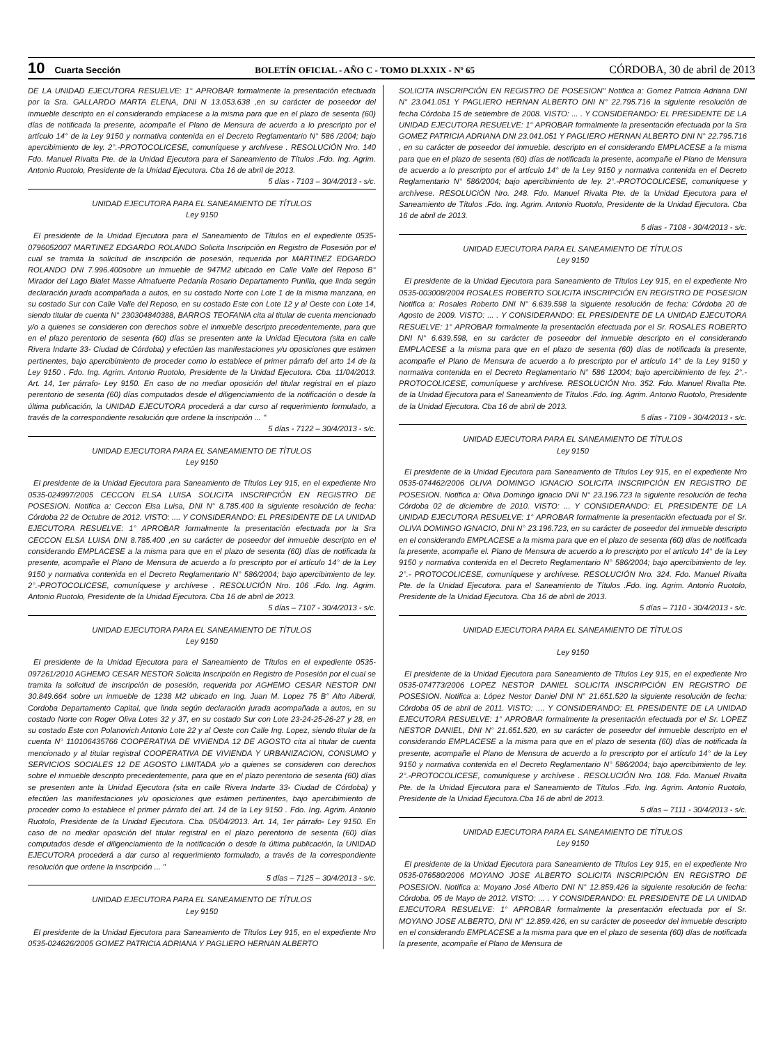10 Cuarta Sección BOLETÍN OFICIAL - AÑO C - TOMO DLXXIX - Nº 65 CÓRDOBA, 30 de abril de 2013
DE LA UNIDAD EJECUTORA RESUELVE: 1° APROBAR formalmente la presentación efectuada por la Sra. GALLARDO MARTA ELENA, DNI N 13.053.638 ,en su carácter de poseedor del inmueble descripto en el considerando emplacese a la misma para que en el plazo de sesenta (60) días de notificada la presente, acompañe el Plano de Mensura de acuerdo a lo prescripto por el artículo 14° de la Ley 9150 y normativa contenida en el Decreto Reglamentario N° 586 /2004; bajo apercibimiento de ley. 2°.-PROTOCOLICESE, comuníquese y archívese . RESOLUCiÓN Nro. 140 Fdo. Manuel Rivalta Pte. de la Unidad Ejecutora para el Saneamiento de Títulos .Fdo. Ing. Agrim. Antonio Ruotolo, Presidente de la Unidad Ejecutora. Cba 16 de abril de 2013.
5 días - 7103 – 30/4/2013 - s/c.
UNIDAD EJECUTORA PARA EL SANEAMIENTO DE TÍTULOS
Ley 9150
El presidente de la Unidad Ejecutora para el Saneamiento de Títulos en el expediente 0535-0796052007 MARTINEZ EDGARDO ROLANDO Solicita Inscripción en Registro de Posesión por el cual se tramita la solicitud de inscripción de posesión, requerida por MARTINEZ EDGARDO ROLANDO DNI 7.996.400sobre un inmueble de 947M2 ubicado en Calle Valle del Reposo B° Mirador del Lago Bialet Masse Almafuerte Pedanía Rosario Departamento Punilla, que linda según declaración jurada acompañada a autos, en su costado Norte con Lote 1 de la misma manzana, en su costado Sur con Calle Valle del Reposo, en su costado Este con Lote 12 y al Oeste con Lote 14, siendo titular de cuenta N° 230304840388, BARROS TEOFANIA cita al titular de cuenta mencionado y/o a quienes se consideren con derechos sobre el inmueble descripto precedentemente, para que en el plazo perentorio de sesenta (60) días se presenten ante la Unidad Ejecutora (sita en calle Rivera Indarte 33- Ciudad de Córdoba) y efectúen las manifestaciones y/u oposiciones que estimen pertinentes, bajo apercibimiento de proceder como lo establece el primer párrafo del arto 14 de la Ley 9150 . Fdo. Ing. Agrim. Antonio Ruotolo, Presidente de la Unidad Ejecutora. Cba. 11/04/2013. Art. 14, 1er párrafo- Ley 9150. En caso de no mediar oposición del titular registral en el plazo perentorio de sesenta (60) días computados desde el diligenciamiento de la notificación o desde la última publicación, la UNIDAD EJECUTORA procederá a dar curso al requerimiento formulado, a través de la correspondiente resolución que ordene la inscripción ... "
5 días - 7122 – 30/4/2013 - s/c.
UNIDAD EJECUTORA PARA EL SANEAMIENTO DE TÍTULOS
Ley 9150
El presidente de la Unidad Ejecutora para Saneamiento de Títulos Ley 915, en el expediente Nro 0535-024997/2005 CECCON ELSA LUISA SOLICITA INSCRIPCIÓN EN REGISTRO DE POSESION. Notifica a: Ceccon Elsa Luisa, DNI N° 8.785.400 la siguiente resolución de fecha: Córdoba 22 de Octubre de 2012. VISTO: .... Y CONSIDERANDO: EL PRESIDENTE DE LA UNIDAD EJECUTORA RESUELVE: 1° APROBAR formalmente la presentación efectuada por la Sra CECCON ELSA LUISA DNI 8.785.400 ,en su carácter de poseedor del inmueble descripto en el considerando EMPLACESE a la misma para que en el plazo de sesenta (60) días de notificada la presente, acompañe el Plano de Mensura de acuerdo a lo prescripto por el artículo 14° de la Ley 9150 y normativa contenida en el Decreto Reglamentario N° 586/2004; bajo apercibimiento de ley. 2°.-PROTOCOLICESE, comuníquese y archívese . RESOLUCIÓN Nro. 106 .Fdo. Ing. Agrim. Antonio Ruotolo, Presidente de la Unidad Ejecutora. Cba 16 de abril de 2013.
5 días – 7107 - 30/4/2013 - s/c.
UNIDAD EJECUTORA PARA EL SANEAMIENTO DE TÍTULOS
Ley 9150
El presidente de la Unidad Ejecutora para el Saneamiento de Títulos en el expediente 0535-097261/2010 AGHEMO CESAR NESTOR Solicita Inscripción en Registro de Posesión por el cual se tramita la solicitud de inscripción de posesión, requerida por AGHEMO CESAR NESTOR DNI 30.849.664 sobre un inmueble de 1238 M2 ubicado en Ing. Juan M. Lopez 75 B° Alto Alberdi, Cordoba Departamento Capital, que linda según declaración jurada acompañada a autos, en su costado Norte con Roger Oliva Lotes 32 y 37, en su costado Sur con Lote 23-24-25-26-27 y 28, en su costado Este con Polanovich Antonio Lote 22 y al Oeste con Calle Ing. Lopez, siendo titular de la cuenta N° 110106435766 COOPERATIVA DE VIVIENDA 12 DE AGOSTO cita al titular de cuenta mencionado y al titular registral COOPERATIVA DE VIVIENDA Y URBANIZACION, CONSUMO y SERVICIOS SOCIALES 12 DE AGOSTO LIMITADA y/o a quienes se consideren con derechos sobre el inmueble descripto precedentemente, para que en el plazo perentorio de sesenta (60) días se presenten ante la Unidad Ejecutora (sita en calle Rivera Indarte 33- Ciudad de Córdoba) y efectúen las manifestaciones y/u oposiciones que estimen pertinentes, bajo apercibimiento de proceder como lo establece el primer párrafo del art. 14 de la Ley 9150 . Fdo. Ing. Agrim. Antonio Ruotolo, Presidente de la Unidad Ejecutora. Cba. 05/04/2013. Art. 14, 1er párrafo- Ley 9150. En caso de no mediar oposición del titular registral en el plazo perentorio de sesenta (60) días computados desde el diligenciamiento de la notificación o desde la última publicación, la UNIDAD EJECUTORA procederá a dar curso al requerimiento formulado, a través de la correspondiente resolución que ordene la inscripción ... "
5 días – 7125 – 30/4/2013 - s/c.
UNIDAD EJECUTORA PARA EL SANEAMIENTO DE TÍTULOS
Ley 9150
El presidente de la Unidad Ejecutora para Saneamiento de Títulos Ley 915, en el expediente Nro 0535-024626/2005 GOMEZ PATRICIA ADRIANA Y PAGLIERO HERNAN ALBERTO
SOLICITA INSCRIPCIÓN EN REGISTRO DE POSESION" Notifica a: Gomez Patricia Adriana DNI N° 23.041.051 Y PAGLIERO HERNAN ALBERTO DNI N° 22.795.716 la siguiente resolución de fecha Córdoba 15 de setiembre de 2008. VISTO: ... . Y CONSIDERANDO: EL PRESIDENTE DE LA UNIDAD EJECUTORA RESUELVE: 1° APROBAR formalmente la presentación efectuada por la Sra GOMEZ PATRICIA ADRIANA DNI 23.041.051 Y PAGLIERO HERNAN ALBERTO DNI N° 22.795.716 , en su carácter de poseedor del inmueble. descripto en el considerando EMPLACESE a la misma para que en el plazo de sesenta (60) días de notificada la presente, acompañe el Plano de Mensura de acuerdo a lo prescripto por el artículo 14° de la Ley 9150 y normativa contenida en el Decreto Reglamentario N° 586/2004; bajo apercibimiento de ley. 2°.-PROTOCOLICESE, comuníquese y archívese. RESOLUCiÓN Nro. 248. Fdo. Manuel Rivalta Pte. de la Unidad Ejecutora para el Saneamiento de Títulos .Fdo. Ing. Agrim. Antonio Ruotolo, Presidente de la Unidad Ejecutora. Cba 16 de abril de 2013.
5 días - 7108 - 30/4/2013 - s/c.
UNIDAD EJECUTORA PARA EL SANEAMIENTO DE TÍTULOS
Ley 9150
El presidente de la Unidad Ejecutora para Saneamiento de Títulos Ley 915, en el expediente Nro 0535-003008/2004 ROSALES ROBERTO SOLICITA INSCRIPCIÓN EN REGISTRO DE POSESION Notifica a: Rosales Roberto DNI N° 6.639.598 la siguiente resolución de fecha: Córdoba 20 de Agosto de 2009. VISTO: ... . Y CONSIDERANDO: EL PRESIDENTE DE LA UNIDAD EJECUTORA RESUELVE: 1° APROBAR formalmente la presentación efectuada por el Sr. ROSALES ROBERTO DNI N° 6.639.598, en su carácter de poseedor del inmueble descripto en el considerando EMPLACESE a la misma para que en el plazo de sesenta (60) días de notificada la presente, acompañe el Plano de Mensura de acuerdo a lo prescripto por el artículo 14° de la Ley 9150 y normativa contenida en el Decreto Reglamentario N° 586 12004; bajo apercibimiento de ley. 2°.-PROTOCOLICESE, comuníquese y archívese. RESOLUCIÓN Nro. 352. Fdo. Manuel Rivalta Pte. de la Unidad Ejecutora para el Saneamiento de Títulos .Fdo. Ing. Agrim. Antonio Ruotolo, Presidente de la Unidad Ejecutora. Cba 16 de abril de 2013.
5 días - 7109 - 30/4/2013 - s/c.
UNIDAD EJECUTORA PARA EL SANEAMIENTO DE TÍTULOS
Ley 9150
El presidente de la Unidad Ejecutora para Saneamiento de Títulos Ley 915, en el expediente Nro 0535-074462/2006 OLIVA DOMINGO IGNACIO SOLICITA INSCRIPCIÓN EN REGISTRO DE POSESION. Notifica a: Oliva Domingo Ignacio DNI N° 23.196.723 la siguiente resolución de fecha Córdoba 02 de diciembre de 2010. VISTO: ... Y CONSIDERANDO: EL PRESIDENTE DE LA UNIDAD EJECUTORA RESUELVE: 1° APROBAR formalmente la presentación efectuada por el Sr. OLIVA DOMINGO IGNACIO, DNI N° 23.196.723, en su carácter de poseedor del inmueble descripto en el considerando EMPLACESE a la misma para que en el plazo de sesenta (60) días de notificada la presente, acompañe el. Plano de Mensura de acuerdo a lo prescripto por el artículo 14° de la Ley 9150 y normativa contenida en el Decreto Reglamentario N° 586/2004; bajo apercibimiento de ley. 2°.- PROTOCOLICESE, comuníquese y archívese. RESOLUCIÓN Nro. 324. Fdo. Manuel Rivalta Pte. de la Unidad Ejecutora. para el Saneamiento de Títulos .Fdo. Ing. Agrim. Antonio Ruotolo, Presidente de la Unidad Ejecutora. Cba 16 de abril de 2013.
5 días – 7110 - 30/4/2013 - s/c.
UNIDAD EJECUTORA PARA EL SANEAMIENTO DE TÍTULOS
Ley 9150
El presidente de la Unidad Ejecutora para Saneamiento de Títulos Ley 915, en el expediente Nro 0535-074773/2006 LOPEZ NESTOR DANIEL SOLICITA INSCRIPCIÓN EN REGISTRO DE POSESION. Notifica a: López Nestor Daniel DNI N° 21.651.520 la siguiente resolución de fecha: Córdoba 05 de abril de 2011. VISTO: .... Y CONSIDERANDO: EL PRESIDENTE DE LA UNIDAD EJECUTORA RESUELVE: 1° APROBAR formalmente la presentación efectuada por el Sr. LOPEZ NESTOR DANIEL, DNI N° 21.651.520, en su carácter de poseedor del inmueble descripto en el considerando EMPLACESE a la misma para que en el plazo de sesenta (60) días de notificada la presente, acompañe el Plano de Mensura de acuerdo a lo prescripto por el artículo 14° de la Ley 9150 y normativa contenida en el Decreto Reglamentario N° 586/2004; bajo apercibimiento de ley. 2°.-PROTOCOLICESE, comuníquese y archívese . RESOLUCIÓN Nro. 108. Fdo. Manuel Rivalta Pte. de la Unidad Ejecutora para el Saneamiento de Títulos .Fdo. Ing. Agrim. Antonio Ruotolo, Presidente de la Unidad Ejecutora.Cba 16 de abril de 2013.
5 días – 7111 - 30/4/2013 - s/c.
UNIDAD EJECUTORA PARA EL SANEAMIENTO DE TÍTULOS
Ley 9150
El presidente de la Unidad Ejecutora para Saneamiento de Títulos Ley 915, en el expediente Nro 0535-076580/2006 MOYANO JOSE ALBERTO SOLICITA INSCRIPCIÓN EN REGISTRO DE POSESION. Notifica a: Moyano José Alberto DNI N° 12.859.426 la siguiente resolución de fecha: Córdoba. 05 de Mayo de 2012. VISTO: ... . Y CONSIDERANDO: EL PRESIDENTE DE LA UNIDAD EJECUTORA RESUELVE: 1° APROBAR formalmente la presentación efectuada por el Sr. MOYANO JOSE ALBERTO, DNI N° 12.859.426, en su carácter de poseedor del inmueble descripto en el considerando EMPLACESE a la misma para que en el plazo de sesenta (60) días de notificada la presente, acompañe el Plano de Mensura de